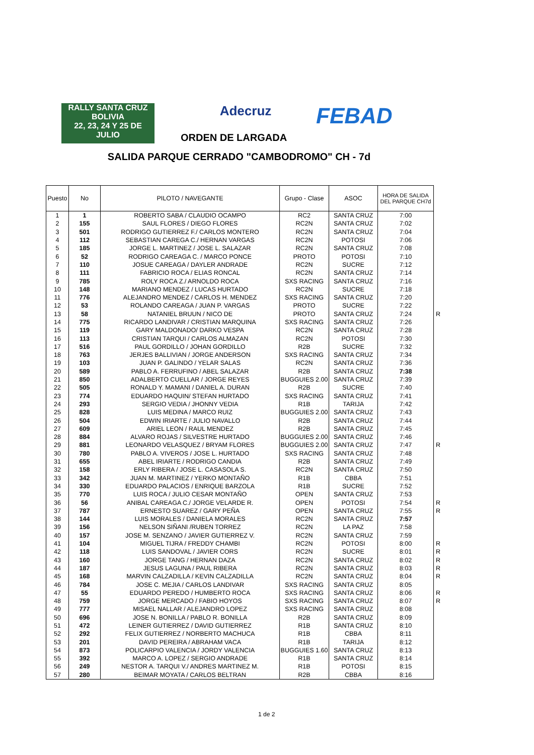RALLY SANTA CRUZ
BOLIVIA
22, 23, 24 Y 25 DE JULIO
Adecruz
FEBAD
ORDEN DE LARGADA
SALIDA PARQUE CERRADO "CAMBODROMO" CH - 7d
| Puesto | No | PILOTO / NAVEGANTE | Grupo - Clase | ASOC | HORA DE SALIDA DEL PARQUE CH7d | |
| --- | --- | --- | --- | --- | --- | --- |
| 1 | 1 | ROBERTO SABA / CLAUDIO OCAMPO | RC2 | SANTA CRUZ | 7:00 | |
| 2 | 155 | SAUL FLORES / DIEGO FLORES | RC2N | SANTA CRUZ | 7:02 | |
| 3 | 501 | RODRIGO GUTIERREZ F./ CARLOS MONTERO | RC2N | SANTA CRUZ | 7:04 | |
| 4 | 112 | SEBASTIAN CAREGA C./ HERNAN VARGAS | RC2N | POTOSI | 7:06 | |
| 5 | 185 | JORGE L. MARTINEZ / JOSE L. SALAZAR | RC2N | SANTA CRUZ | 7:08 | |
| 6 | 52 | RODRIGO CAREAGA C. / MARCO PONCE | PROTO | POTOSI | 7:10 | |
| 7 | 110 | JOSUE CAREAGA / DAYLER ANDRADE | RC2N | SUCRE | 7:12 | |
| 8 | 111 | FABRICIO ROCA / ELIAS RONCAL | RC2N | SANTA CRUZ | 7:14 | |
| 9 | 785 | ROLY ROCA Z./ ARNOLDO ROCA | SXS RACING | SANTA CRUZ | 7:16 | |
| 10 | 148 | MARIANO MENDEZ / LUCAS HURTADO | RC2N | SUCRE | 7:18 | |
| 11 | 776 | ALEJANDRO MENDEZ / CARLOS H. MENDEZ | SXS RACING | SANTA CRUZ | 7:20 | |
| 12 | 53 | ROLANDO CAREAGA / JUAN P. VARGAS | PROTO | SUCRE | 7:22 | |
| 13 | 58 | NATANIEL BRUUN / NICO DE | PROTO | SANTA CRUZ | 7:24 | R |
| 14 | 775 | RICARDO LANDIVAR / CRISTIAN MARQUINA | SXS RACING | SANTA CRUZ | 7:26 | |
| 15 | 119 | GARY MALDONADO/ DARKO VESPA | RC2N | SANTA CRUZ | 7:28 | |
| 16 | 113 | CRISTIAN TARQUI / CARLOS ALMAZAN | RC2N | POTOSI | 7:30 | |
| 17 | 516 | PAUL GORDILLO / JOHAN GORDILLO | R2B | SUCRE | 7:32 | |
| 18 | 763 | JERJES BALLIVIAN / JORGE ANDERSON | SXS RACING | SANTA CRUZ | 7:34 | |
| 19 | 103 | JUAN P. GALINDO / YELAR SALAS | RC2N | SANTA CRUZ | 7:36 | |
| 20 | 589 | PABLO A. FERRUFINO / ABEL SALAZAR | R2B | SANTA CRUZ | 7:38 | |
| 21 | 850 | ADALBERTO CUELLAR / JORGE REYES | BUGGUIES 2.00 | SANTA CRUZ | 7:39 | |
| 22 | 505 | RONALD Y. MAMANI / DANIEL A. DURAN | R2B | SUCRE | 7:40 | |
| 23 | 774 | EDUARDO HAQUIN/ STEFAN HURTADO | SXS RACING | SANTA CRUZ | 7:41 | |
| 24 | 293 | SERGIO VEDIA / JHONNY VEDIA | R1B | TARIJA | 7:42 | |
| 25 | 828 | LUIS MEDINA / MARCO RUIZ | BUGGUIES 2.00 | SANTA CRUZ | 7:43 | |
| 26 | 504 | EDWIN IRIARTE / JULIO NAVALLO | R2B | SANTA CRUZ | 7:44 | |
| 27 | 609 | ARIEL LEON / RAUL MENDEZ | R2B | SANTA CRUZ | 7:45 | |
| 28 | 884 | ALVARO ROJAS / SILVESTRE HURTADO | BUGGUIES 2.00 | SANTA CRUZ | 7:46 | |
| 29 | 881 | LEONARDO VELASQUEZ / BRYAM FLORES | BUGGUIES 2.00 | SANTA CRUZ | 7:47 | R |
| 30 | 780 | PABLO A. VIVEROS / JOSE L. HURTADO | SXS RACING | SANTA CRUZ | 7:48 | |
| 31 | 655 | ABEL IRIARTE / RODRIGO CANDIA | R2B | SANTA CRUZ | 7:49 | |
| 32 | 158 | ERLY RIBERA / JOSE L. CASASOLA S. | RC2N | SANTA CRUZ | 7:50 | |
| 33 | 342 | JUAN M. MARTINEZ / YERKO MONTAÑO | R1B | CBBA | 7:51 | |
| 34 | 330 | EDUARDO PALACIOS / ENRIQUE BARZOLA | R1B | SUCRE | 7:52 | |
| 35 | 770 | LUIS ROCA / JULIO CESAR MONTAÑO | OPEN | SANTA CRUZ | 7:53 | |
| 36 | 56 | ANIBAL CAREAGA C./ JORGE VELARDE R. | OPEN | POTOSI | 7:54 | R |
| 37 | 787 | ERNESTO SUAREZ / GARY PEÑA | OPEN | SANTA CRUZ | 7:55 | R |
| 38 | 144 | LUIS MORALES / DANIELA MORALES | RC2N | SANTA CRUZ | 7:57 | |
| 39 | 156 | NELSON SIÑANI /RUBEN TORREZ | RC2N | LA PAZ | 7:58 | |
| 40 | 157 | JOSE M. SENZANO / JAVIER GUTIERREZ V. | RC2N | SANTA CRUZ | 7:59 | |
| 41 | 104 | MIGUEL TIJRA / FREDDY CHAMBI | RC2N | POTOSI | 8:00 | R |
| 42 | 118 | LUIS SANDOVAL / JAVIER CORS | RC2N | SUCRE | 8:01 | R |
| 43 | 160 | JORGE TANG / HERNAN DAZA | RC2N | SANTA CRUZ | 8:02 | R |
| 44 | 187 | JESUS LAGUNA / PAUL RIBERA | RC2N | SANTA CRUZ | 8:03 | R |
| 45 | 168 | MARVIN CALZADILLA / KEVIN CALZADILLA | RC2N | SANTA CRUZ | 8:04 | R |
| 46 | 784 | JOSE C. MEJIA / CARLOS LANDIVAR | SXS RACING | SANTA CRUZ | 8:05 | |
| 47 | 55 | EDUARDO PEREDO / HUMBERTO ROCA | SXS RACING | SANTA CRUZ | 8:06 | R |
| 48 | 759 | JORGE MERCADO / FABIO HOYOS | SXS RACING | SANTA CRUZ | 8:07 | R |
| 49 | 777 | MISAEL NALLAR / ALEJANDRO LOPEZ | SXS RACING | SANTA CRUZ | 8:08 | |
| 50 | 696 | JOSE N. BONILLA / PABLO R. BONILLA | R2B | SANTA CRUZ | 8:09 | |
| 51 | 472 | LEINER GUTIERREZ / DAVID GUTIERREZ | R1B | SANTA CRUZ | 8:10 | |
| 52 | 292 | FELIX GUTIERREZ / NORBERTO MACHUCA | R1B | CBBA | 8:11 | |
| 53 | 201 | DAVID PEREIRA / ABRAHAM VACA | R1B | TARIJA | 8:12 | |
| 54 | 873 | POLICARPIO VALENCIA / JORDY VALENCIA | BUGGUIES 1.60 | SANTA CRUZ | 8:13 | |
| 55 | 392 | MARCO A. LOPEZ / SERGIO ANDRADE | R1B | SANTA CRUZ | 8:14 | |
| 56 | 249 | NESTOR A. TARQUI V./ ANDRES MARTINEZ M. | R1B | POTOSI | 8:15 | |
| 57 | 280 | BEIMAR MOYATA / CARLOS BELTRAN | R2B | CBBA | 8:16 | |
1 de 2